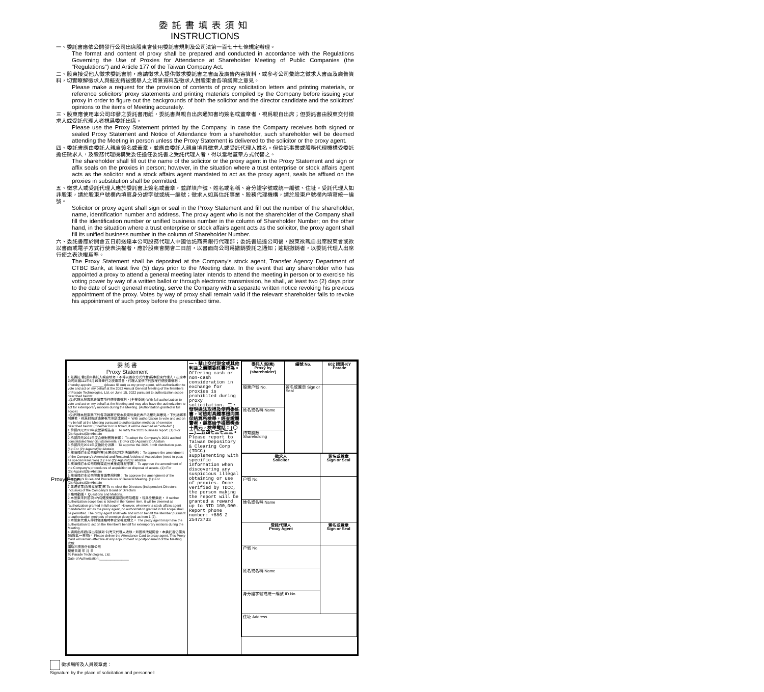委託書填表須知
INSTRUCTIONS
一、委託書應依公開發行公司出席股東會使用委託書規則及公司法第一百七十七條規定辦理。
The format and content of proxy shall be prepared and conducted in accordance with the Regulations Governing the Use of Proxies for Attendance at Shareholder Meeting of Public Companies (the "Regulations") and Article 177 of the Taiwan Company Act.
二、股東接受他人徵求委託書前，應請徵求人提供徵求委託書之書面及廣告內容資料，或參考公司彙總之徵求人書面及廣告資料，切實瞭解徵求人與擬支持被選舉人之背景資料及徵求人對股東會各項議案之意見。
Please make a request for the provision of contents of proxy solicitation letters and printing materials, or reference solicitors' proxy statements and printing materials compiled by the Company before issuing your proxy in order to figure out the backgrounds of both the solicitor and the director candidate and the solicitors' opinions to the items of Meeting accurately.
三、股東應使用本公司印發之委託書用紙，委託書與親自出席通知書均簽名或蓋章者，視爲親自出席；但委託書由股東交付徵求人或受託代理人者視爲委託出席。
Please use the Proxy Statement printed by the Company. In case the Company receives both signed or sealed Proxy Statement and Notice of Attendance from a shareholder, such shareholder will be deemed attending the Meeting in person unless the Proxy Statement is delivered to the solicitor or the proxy agent.
四、委託書應由委託人親自簽名或蓋章，並應由委託人親自填具徵求人或受託代理人姓名。但信託事業或股務代理機構受委託擔任徵求人，及股務代理機構受委任擔任委託書之受託代理人者，得以當場蓋章方式代替之。
The shareholder shall fill out the name of the solicitor or the proxy agent in the Proxy Statement and sign or affix seals on the proxies in person; however, in the situation where a trust enterprise or stock affairs agent acts as the solicitor and a stock affairs agent mandated to act as the proxy agent, seals be affixed on the proxies in substitution shall be permitted.
五、徵求人或受託代理人應於委託書上簽名或蓋章，並詳填户號、姓名或名稱、身分證字號或統一編號、住址。受託代理人如非股東，請於股東户號欄內填寫身分證字號或統一編號；徵求人如爲信託事業、股務代理機構，請於股東户號欄內填寫統一編號。
Solicitor or proxy agent shall sign or seal in the Proxy Statement and fill out the number of the shareholder, name, identification number and address. The proxy agent who is not the shareholder of the Company shall fill the identification number or unified business number in the column of Shareholder Number; on the other hand, in the situation where a trust enterprise or stock affairs agent acts as the solicitor, the proxy agent shall fill its unified business number in the column of Shareholder Number.
六、委託書應於開會五日前送達本公司股務代理人中國信託商業銀行代理部；委託書送達公司後，股東欲親自出席股東會或欲以書面或電子方式行使表決權者，應於股東會開會二日前，以書面向公司爲撤銷委託之通知；逾期撤銷者，以委託代理人出席行使之表決權爲準。
The Proxy Statement shall be deposited at the Company's stock agent, Transfer Agency Department of CTBC Bank, at least five (5) days prior to the Meeting date. In the event that any shareholder who has appointed a proxy to attend a general meeting later intends to attend the meeting in person or to exercise his voting power by way of a written ballot or through electronic transmission, he shall, at least two (2) days prior to the date of such general meeting, serve the Company with a separate written notice revoking his previous appointment of the proxy. Votes by way of proxy shall remain valid if the relevant shareholder fails to revoke his appointment of such proxy before the prescribed time.
Proxy Page
委 託 書
Proxy Statement
1.茲委託 君(須由委託人親自填寫，不得以蓋章方式代替)爲本股東代理人，出席本公司民國111年6月15日舉行之股東常會，代理人並依下列授權行使股東權利：
I hereby appoint ______ (please fill out) as my proxy agent, with authorization to vote and act on my behalf at the 2022 Annual General Meeting of the Members of Parade Technologies, Ltd. on June 15, 2022 pursuant to authorization scope described below:
□(1)代理本股東就會議事項行使股東權利。(全權委託) With full authorization to vote and act on my behalf at the Meeting and may also have the authorization to act for extemporary motions during the Meeting. (Authorization granted in full scope)
□(2)代理本股東就下列各項議案行使本股東所委託表示之權利與意見，下列議案未勾選者，視爲對各該議案表示承認或贊成。 With authorization to vote and act on my behalf at the Meeting pursuant to authorization methods of exercise described below: (If neither box is ticked, it will be deemed as "vote-for".)
1.承認西元2021年度營業報告書： To ratify the 2021 business report. (1)○For (2)○Against(3)○Abstain
2.承認西元2021年度合併財務報表案： To adopt the Company's 2021 audited consolidated financial statements. (1)○For (2)○Against(3)○Abstain
3.承認西元2021年度盈餘分派案： To approve the 2021 profit distribution plan. (1)○For (2)○Against(3)○Abstain
4.核准修訂本公司章程案(本案須以特別決議通過)： To approve the amendment of the Company's Amended and Restated Articles of Association (need to pass as special resolution) (1)○For (2)○Against(3)○Abstain
5.核准修訂本公司取得或處分資產處理程序案： To approve the amendment of the Company's procedures of acquisition or disposal of assets. (1)○For (2)○Against(3)○Abstain
6.核准修訂本公司股東會議事規則案： To approve the amendment of the Company's Rules and Procedures of General Meeting. (1)○For (2)○Against(3)○Abstain
7.改選董事(含獨立董事)案 To re-elect the Directors (Independent Directors inclusive) of the Company's Board of Directors
8.臨時動議。 Questions and Motions.
2.本股東未於前項□內勾選授權範圍或同時勾選者，視爲全權委託。 If neither authorization scope box is ticked in the former item, it will be deemed as "authorization granted in full scope". However, whenever a stock affairs agent mandated to act as the proxy agent, no authorization granted in full scope shall be permitted. The proxy agent shall vote and act on behalf the Member pursuant to authorization methods of exercise described as item 1.(2).
3.本股東代理人得對會議臨時事宜全權處理之。 The proxy agent may have the authorization to act on the Member's behalf for extemporary motions during the Meeting.
4.請將出席證(或出席簽到卡)寄交代理人收執，如因故改期開會，本委託書仍屬有效(限此一會期)。 Please deliver the Attendance Card to proxy agent. This Proxy Card will remain effective at any adjournment or postponement of the Meeting.
此致
譜瑞科技股份有限公司
授權日期 年 月 日
To Parade Technologies, Ltd.
Date of Authorization:________________
一、禁止交付現金或其他利益之價購委託書行為。 Offering cash or non-cash consideration in exchange for proxies is prohibited during proxy solicitation. 二、發現違法取得及使用委託書，可檢附具體事證向集保結算所檢舉，經查證屬實者，最高給予檢舉獎金十萬元，檢舉電話：(〇二)二五四七三七三三。 Please report to Taiwan Depository & Clearing Corp (TDCC) supplementing with specific information when discovering any suspicious illegal obtaining or use of proxies. Once verified by TDCC, the person making the report will be granted a reward up to NTD 100,000. Report phone number: +886 2 25473733
| 委託人(股東) Proxy by (shareholder) | 編號 No. | 602 譜瑞-KY Parade |
| --- | --- | --- |
| 股東户號 No. | 簽名或蓋章 Sign or Seal | |
| 姓名或名稱 Name | | |
| 持有股數 Shareholding | | |
| 徵求人 Solicitor | 簽名或蓋章 Sign or Seal |
| --- | --- |
| 户號 No. | |
| 姓名或名稱 Name | |
| 受託代理人 Proxy Agent | 簽名或蓋章 Sign or Seal |
| 户號 No. | |
| 姓名或名稱 Name | |
| 身分證字號或統一編號 ID No. | |
| 住址 Address | |
徵求場所及人員簽章處：
Signature by the place of solicitation and personnel: